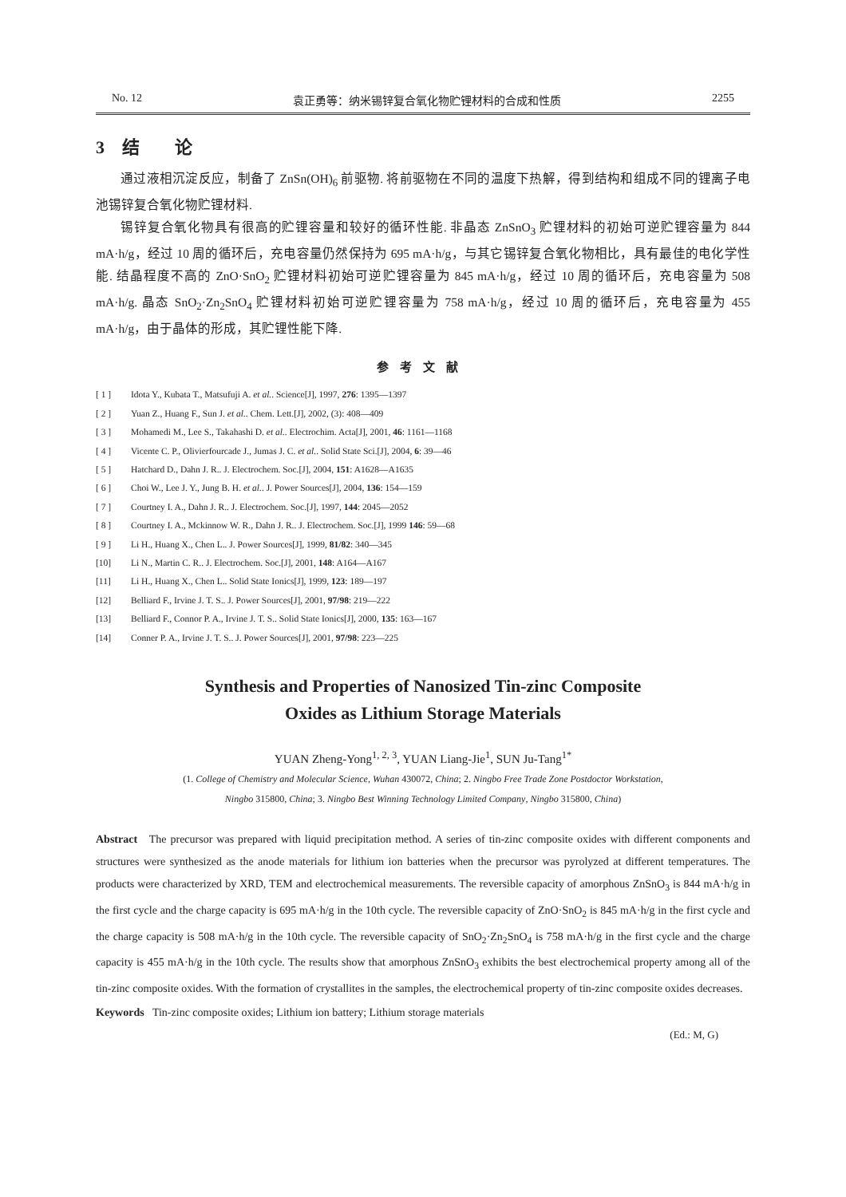No. 12 袁正勇等：纳米锡锌复合氧化物贮锂材料的合成和性质 2255
3　结　　论
通过液相沉淀反应，制备了 ZnSn(OH)<sub>6</sub> 前驱物. 将前驱物在不同的温度下热解，得到结构和组成不同的锂离子电池锡锌复合氧化物贮锂材料.
锡锌复合氧化物具有很高的贮锂容量和较好的循环性能. 非晶态 ZnSnO<sub>3</sub> 贮锂材料的初始可逆贮锂容量为 844 mA·h/g，经过 10 周的循环后，充电容量仍然保持为 695 mA·h/g，与其它锡锌复合氧化物相比，具有最佳的电化学性能. 结晶程度不高的 ZnO·SnO<sub>2</sub> 贮锂材料初始可逆贮锂容量为 845 mA·h/g，经过 10 周的循环后，充电容量为 508 mA·h/g. 晶态 SnO<sub>2</sub>·Zn<sub>2</sub>SnO<sub>4</sub> 贮锂材料初始可逆贮锂容量为 758 mA·h/g，经过 10 周的循环后，充电容量为 455 mA·h/g，由于晶体的形成，其贮锂性能下降.
参考文献
[ 1 ] Idota Y., Kubata T., Matsufuji A. et al.. Science[J], 1997, 276: 1395—1397
[ 2 ] Yuan Z., Huang F., Sun J. et al.. Chem. Lett.[J], 2002, (3): 408—409
[ 3 ] Mohamedi M., Lee S., Takahashi D. et al.. Electrochim. Acta[J], 2001, 46: 1161—1168
[ 4 ] Vicente C. P., Olivierfourcade J., Jumas J. C. et al.. Solid State Sci.[J], 2004, 6: 39—46
[ 5 ] Hatchard D., Dahn J. R.. J. Electrochem. Soc.[J], 2004, 151: A1628—A1635
[ 6 ] Choi W., Lee J. Y., Jung B. H. et al.. J. Power Sources[J], 2004, 136: 154—159
[ 7 ] Courtney I. A., Dahn J. R.. J. Electrochem. Soc.[J], 1997, 144: 2045—2052
[ 8 ] Courtney I. A., Mckinnow W. R., Dahn J. R.. J. Electrochem. Soc.[J], 1999 146: 59—68
[ 9 ] Li H., Huang X., Chen L.. J. Power Sources[J], 1999, 81/82: 340—345
[10] Li N., Martin C. R.. J. Electrochem. Soc.[J], 2001, 148: A164—A167
[11] Li H., Huang X., Chen L.. Solid State Ionics[J], 1999, 123: 189—197
[12] Belliard F., Irvine J. T. S.. J. Power Sources[J], 2001, 97/98: 219—222
[13] Belliard F., Connor P. A., Irvine J. T. S.. Solid State Ionics[J], 2000, 135: 163—167
[14] Conner P. A., Irvine J. T. S.. J. Power Sources[J], 2001, 97/98: 223—225
Synthesis and Properties of Nanosized Tin-zinc Composite
Oxides as Lithium Storage Materials
YUAN Zheng-Yong<sup>1, 2, 3</sup>, YUAN Liang-Jie<sup>1</sup>, SUN Ju-Tang<sup>1*</sup>
(1. College of Chemistry and Molecular Science, Wuhan 430072, China; 2. Ningbo Free Trade Zone Postdoctor Workstation,
Ningbo 315800, China; 3. Ningbo Best Winning Technology Limited Company, Ningbo 315800, China)
Abstract The precursor was prepared with liquid precipitation method. A series of tin-zinc composite oxides with different components and structures were synthesized as the anode materials for lithium ion batteries when the precursor was pyrolyzed at different temperatures. The products were characterized by XRD, TEM and electrochemical measurements. The reversible capacity of amorphous ZnSnO<sub>3</sub> is 844 mA·h/g in the first cycle and the charge capacity is 695 mA·h/g in the 10th cycle. The reversible capacity of ZnO·SnO<sub>2</sub> is 845 mA·h/g in the first cycle and the charge capacity is 508 mA·h/g in the 10th cycle. The reversible capacity of SnO<sub>2</sub>·Zn<sub>2</sub>SnO<sub>4</sub> is 758 mA·h/g in the first cycle and the charge capacity is 455 mA·h/g in the 10th cycle. The results show that amorphous ZnSnO<sub>3</sub> exhibits the best electrochemical property among all of the tin-zinc composite oxides. With the formation of crystallites in the samples, the electrochemical property of tin-zinc composite oxides decreases.
Keywords Tin-zinc composite oxides; Lithium ion battery; Lithium storage materials
(Ed.: M, G)